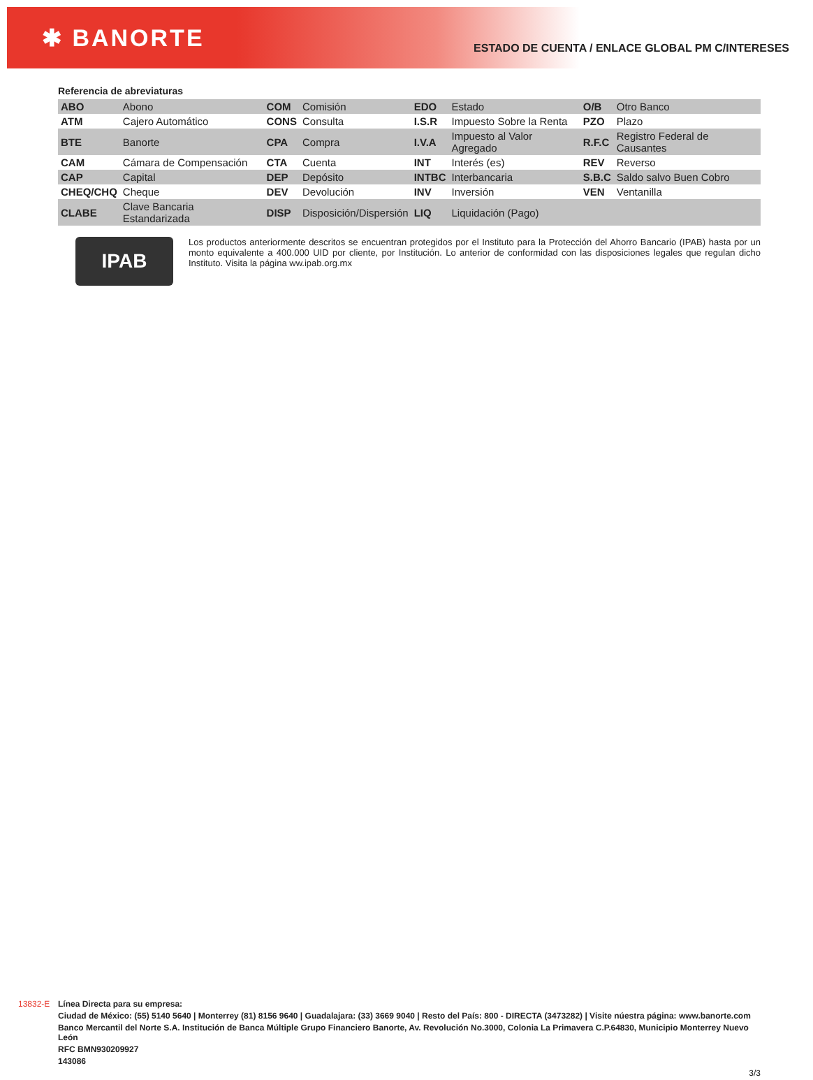✱ BANORTE
ESTADO DE CUENTA / ENLACE GLOBAL PM C/INTERESES
Referencia de abreviaturas
| ABO | Abono | COM | Comisión | EDO | Estado | O/B | Otro Banco |
| ATM | Cajero Automático | CONS | Consulta | I.S.R | Impuesto Sobre la Renta | PZO | Plazo |
| BTE | Banorte | CPA | Compra | I.V.A | Impuesto al Valor Agregado | R.F.C | Registro Federal de Causantes |
| CAM | Cámara de Compensación | CTA | Cuenta | INT | Interés (es) | REV | Reverso |
| CAP | Capital | DEP | Depósito | INTBC | Interbancaria | S.B.C | Saldo salvo Buen Cobro |
| CHEQ/CHQ | Cheque | DEV | Devolución | INV | Inversión | VEN | Ventanilla |
| CLABE | Clave Bancaria Estandarizada | DISP | Disposición/Dispersión | LIQ | Liquidación (Pago) | | |
IPAB
Los productos anteriormente descritos se encuentran protegidos por el Instituto para la Protección del Ahorro Bancario (IPAB) hasta por un monto equivalente a 400.000 UID por cliente, por Institución. Lo anterior de conformidad con las disposiciones legales que regulan dicho Instituto. Visita la página ww.ipab.org.mx
13832-E
Línea Directa para su empresa:
Ciudad de México: (55) 5140 5640 | Monterrey (81) 8156 9640 | Guadalajara: (33) 3669 9040 | Resto del País: 800 - DIRECTA (3473282) | Visite núestra página: www.banorte.com
Banco Mercantil del Norte S.A. Institución de Banca Múltiple Grupo Financiero Banorte, Av. Revolución No.3000, Colonia La Primavera C.P.64830, Municipio Monterrey Nuevo León
RFC BMN930209927
143086
3/3